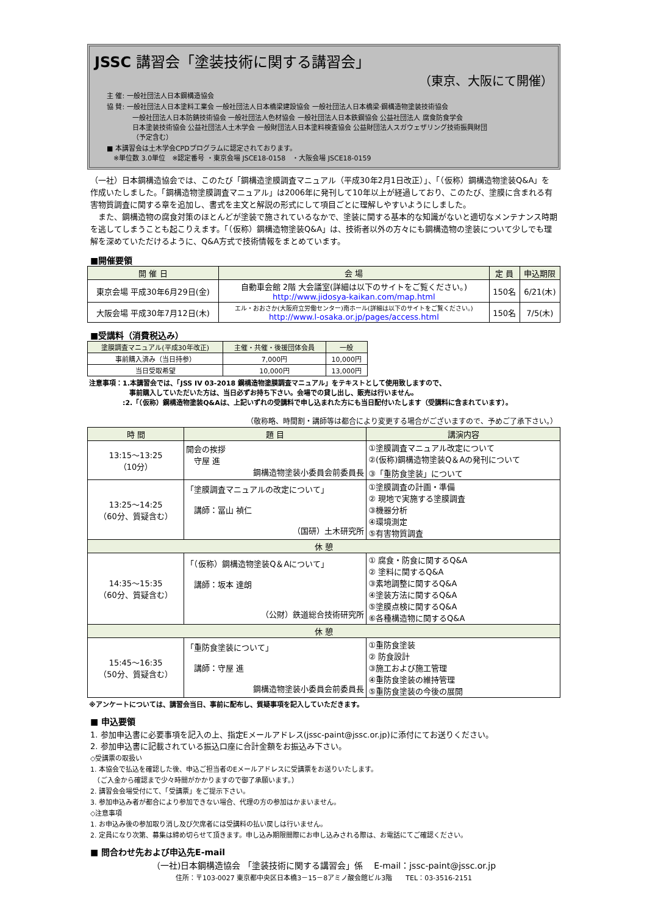JSSC 講習会「塗装技術に関する講習会」
（東京、大阪にて開催）
主 催: 一般社団法人日本鋼構造協会
協 賛: 一般社団法人日本塗料工業会 一般社団法人日本橋梁建設協会 一般社団法人日本橋梁·鋼構造物塗装技術協会
一般社団法人日本防錆技術協会 一般社団法人色材協会 一般社団法人日本鉄鋼協会 公益社団法人 腐食防食学会
日本塗装技術協会 公益社団法人土木学会 一般財団法人日本塗料検査協会 公益財団法人スガウェザリング技術振興財団
（予定含む）
■ 本講習会は土木学会CPDプログラムに認定されております。
　※単位数 3.0単位　※認定番号 ・東京会場 JSCE18-0158　・大阪会場 JSCE18-0159
（一社）日本鋼構造協会では、このたび「鋼構造塗膜調査マニュアル（平成30年2月1日改正）」、「（仮称）鋼構造物塗装Q&A」を作成いたしました。「鋼構造物塗膜調査マニュアル」は2006年に発刊して10年以上が経過しており、このたび、塗膜に含まれる有害物質調査に関する章を追加し、書式を主文と解説の形式にして項目ごとに理解しやすいようにしました。
　また、鋼構造物の腐食対策のほとんどが塗装で施されているなかで、塗装に関する基本的な知識がないと適切なメンテナンス時期を逃してしまうことも起こりえます。「（仮称）鋼構造物塗装Q&A」は、技術者以外の方々にも鋼構造物の塗装について少しでも理解を深めていただけるように、Q&A方式で技術情報をまとめています。
■開催要領
| 開 催 日 | 会 場 | 定 員 | 申込期限 |
| --- | --- | --- | --- |
| 東京会場 平成30年6月29日(金) | 自動車会館 2階 大会議室(詳細は以下のサイトをご覧ください。) http://www.jidosya-kaikan.com/map.html | 150名 | 6/21(木) |
| 大阪会場 平成30年7月12日(木) | エル・おおさか(大阪府立労働センター)南ホール(詳細は以下のサイトをご覧ください。) http://www.l-osaka.or.jp/pages/access.html | 150名 | 7/5(木) |
■受講料（消費税込み）
| 塗膜調査マニュアル(平成30年改正) | 主催・共催・後援団体会員 | 一般 |
| --- | --- | --- |
| 事前購入済み（当日持参） | 7,000円 | 10,000円 |
| 当日受取希望 | 10,000円 | 13,000円 |
注意事項：1.本講習会では、「JSS IV 03-2018 鋼構造物塗膜調査マニュアル」をテキストとして使用致しますので、
　　　　　　事前購入していただいた方は、当日必ずお持ち下さい。会場での貸し出し、販売は行いません。
　　　　　:2.「（仮称）鋼構造物塗装Q&Aは、上記いずれの受講料で申し込まれた方にも当日配付いたします（受講料に含まれています）。
（敬称略、時間割・講師等は都合により変更する場合がございますので、予めご了承下さい。）
| 時 間 | 題 目 | 講演内容 |
| --- | --- | --- |
| 13:15～13:25 （10分） | 開会の挨拶 守屋 進 鋼構造物塗装小委員会前委員長 | ①塗膜調査マニュアル改定について ②(仮称)鋼構造物塗装Q＆Aの発刊について ③「重防食塗装」について |
| 13:25～14:25 （60分、質疑含む） | 「塗膜調査マニュアルの改定について」 講師：冨山 禎仁 （国研）土木研究所 | ①塗膜調査の計画・準備 ② 現地で実施する塗膜調査 ③機器分析 ④環境測定 ⑤有害物質調査 |
| 休 憩 | | |
| 14:35～15:35 （60分、質疑含む） | 「（仮称）鋼構造物塗装Q＆Aについて」 講師：坂本 達朗 （公財）鉄道総合技術研究所 | ① 腐食・防食に関するQ&A ② 塗料に関するQ&A ③素地調整に関するQ&A ④塗装方法に関するQ&A ⑤塗膜点検に関するQ&A ⑥各種構造物に関するQ&A |
| 休 憩 | | |
| 15:45～16:35 （50分、質疑含む） | 「重防食塗装について」 講師：守屋 進 鋼構造物塗装小委員会前委員長 | ①重防食塗装 ② 防食設計 ③施工および施工管理 ④重防食塗装の維持管理 ⑤重防食塗装の今後の展開 |
※アンケートについては、講習会当日、事前に配布し、質疑事項を記入していただきます。
■ 申込要領
1. 参加申込書に必要事項を記入の上、指定Eメールアドレス(jssc-paint@jssc.or.jp)に添付にてお送りください。
2. 参加申込書に記載されている振込口座に合計金額をお振込み下さい。
◇受講票の取扱い
1. 本協会で払込を確認した後、申込ご担当者のEメールアドレスに受講票をお送りいたします。
　（ご入金から確認まで少々時間がかかりますので御了承願います。）
2. 講習会会場受付にて、「受講票」をご提示下さい。
3. 参加申込み者が都合により参加できない場合、代理の方の参加はかまいません。
◇注意事項
1. お申込み後の参加取り消し及び欠席者には受講料の払い戻しは行いません。
2. 定員になり次第、募集は締め切らせて頂きます。申し込み期限間際にお申し込みされる際は、お電話にてご確認ください。
■ 問合わせ先および申込先E-mail
（一社)日本鋼構造協会 「塗装技術に関する講習会」係　 E-mail：jssc-paint@jssc.or.jp
住所：〒103-0027 東京都中央区日本橋3－15－8アミノ酸会館ビル3階　　TEL：03-3516-2151